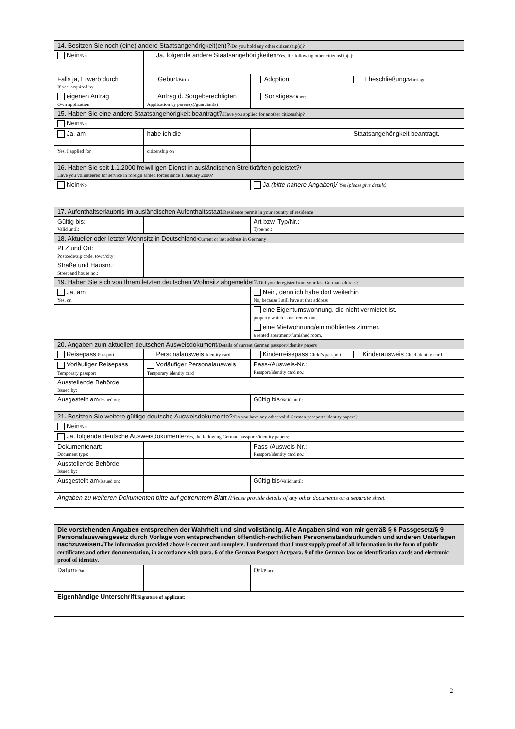| 14. Besitzen Sie noch (eine) andere Staatsangehörigkeit(en)? /Do you hold any other citizenship(s)? | | | | |
| Nein /No | Ja, folgende andere Staatsangehörigkeiten /Yes, the following other citizenship(s): | | | |
| Falls ja, Erwerb durch If yes, acquired by | Geburt /Birth | Adoption | | Eheschließung /Marriage |
| eigenen Antrag Own application | Antrag d. Sorgeberechtigten Application by parent(s)/guardian(s) | Sonstiges /Other: | | |
| 15. Haben Sie eine andere Staatsangehörigkeit beantragt? /Have you applied for another citizenship? | | | | |
| Nein /No | | | | |
| Ja, am | habe ich die | | | Staatsangehörigkeit beantragt. |
| Yes, I applied for | citizenship on | | | |
| 16. Haben Sie seit 1.1.2000 freiwilligen Dienst in ausländischen Streitkräften geleistet?/ Have you volunteered for service in foreign armed forces since 1 January 2000? | | | | |
| Nein /No | | | Ja (bitte nähere Angaben)/ Yes (please give details) | |
| 17. Aufenthaltserlaubnis im ausländischen Aufenthaltsstaat /Residence permit in your country of residence | | | | |
| Gültig bis: Valid until: | | | Art bzw. Typ/Nr.: Type/no.: | |
| 18. Aktueller oder letzter Wohnsitz in Deutschland /Current or last address in Germany | | | | |
| PLZ und Ort: Postcode/zip code, town/city: | | | | |
| Straße und Hausnr.: Street and house no.: | | | | |
| 19. Haben Sie sich von Ihrem letzten deutschen Wohnsitz abgemeldet? /Did you deregister from your last German address? | | | | |
| Ja, am Yes, on | | | Nein, denn ich habe dort weiterhin No, because I still have at that address | |
| | | | eine Eigentumswohnung, die nicht vermietet ist. property which is not rented out. | |
| | | | eine Mietwohnung/ein möbliertes Zimmer. a rented apartment/furnished room. | |
| 20. Angaben zum aktuellen deutschen Ausweisdokument /Details of current German passport/identity papers | | | | |
| Reisepass Passport | Personalausweis Identity card | Kinderreisepass Child’s passport | | Kinderausweis Child identity card |
| Vorläufiger Reisepass Temporary passport | Vorläufiger Personalausweis Temporary identity card | Pass-/Ausweis-Nr.: Passport/identity card no.: | | |
| Ausstellende Behörde: Issued by: | | | | |
| Ausgestellt am /Issued on: | | | Gültig bis /Valid until: | |
| 21. Besitzen Sie weitere gültige deutsche Ausweisdokumente? /Do you have any other valid German passports/identity papers? | | | | |
| Nein /No | | | | |
| Ja, folgende deutsche Ausweisdokumente /Yes, the following German passports/identity papers: | | | | |
| Dokumentenart: Document type: | | | Pass-/Ausweis-Nr.: Passport/identity card no.: | |
| Ausstellende Behörde: Issued by: | | | | |
| Ausgestellt am /Issued on: | | | Gültig bis /Valid until: | |
| Angaben zu weiteren Dokumenten bitte auf getrenntem Blatt./ Please provide details of any other documents on a separate sheet. | | | | |
| Die vorstehenden Angaben entsprechen der Wahrheit und sind vollständig. Alle Angaben sind von mir gemäß § 6 Passgesetz/§ 9 Personalausweisgesetz durch Vorlage von entsprechenden öffentlich-rechtlichen Personenstandsurkunden und anderen Unterlagen nachzuweisen./ The information provided above is correct and complete. I understand that I must supply proof of all information in the form of public certificates and other documentation, in accordance with para. 6 of the German Passport Act/para. 9 of the German law on identification cards and electronic proof of identity. | | | | |
| Datum /Date: | | | Ort /Place: | |
| Eigenhändige Unterschrift /Signature of applicant: | | | | |
2